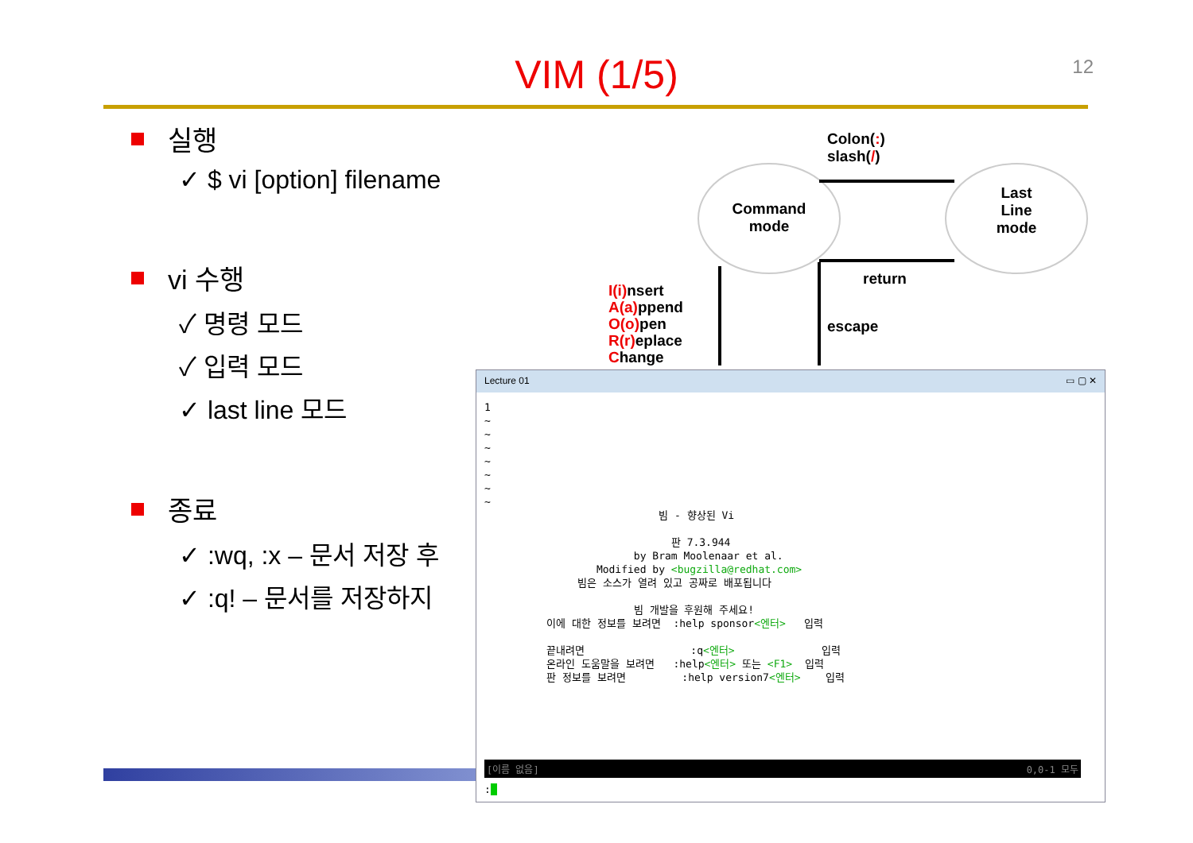VIM (1/5) 12
실행
✓ $ vi [option] filename
vi 수행
✓ 명령 모드
✓ 입력 모드
✓ last line 모드
종료
✓ :wq, :x – 문서 저장 후
✓ :q! – 문서를 저장하지
Command
mode
Last
Line
mode
Colon(:)
slash(/)
return
escape
I(i) nsert
A(a) ppend
O(o) pen
R(r) eplace
Change
Lecture 01 ▭ ▢ ✕
1 ~ ~ ~ ~ ~ ~ ~ 빔 - 향상된 Vi 판 7.3.944 by Bram Moolenaar et al. Modified by <bugzilla@redhat.com> 빔은 소스가 열려 있고 공짜로 배포됩니다 빔 개발을 후원해 주세요! 이에 대한 정보를 보려면 :help sponsor<엔터> 입력 끝내려면 :q<엔터> 입력 온라인 도움말을 보려면 :help<엔터> 또는 <F1> 입력 판 정보를 보려면 :help version7<엔터> 입력
[이름 없음] 0,0-1 모두
: